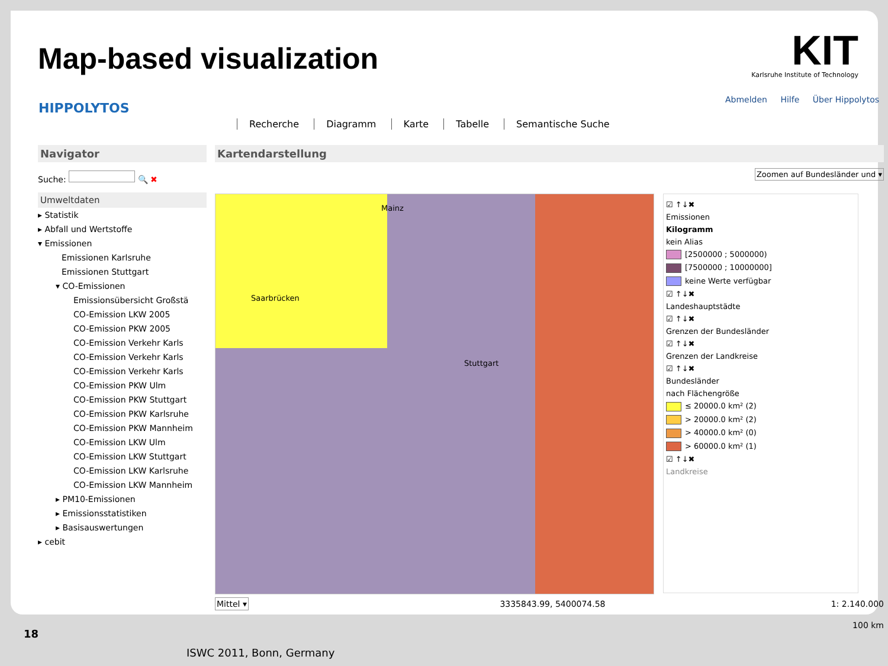Map-based visualization
KIT
Karlsruhe Institute of Technology
HIPPOLYTOS
Abmelden Hilfe Über Hippolytos
Recherche Diagramm Karte Tabelle Semantische Suche
Navigator
Suche: 🔍 ✖
Umweltdaten
▸ Statistik
▸ Abfall und Wertstoffe
▾ Emissionen
Emissionen Karlsruhe
Emissionen Stuttgart
▾ CO-Emissionen
Emissionsübersicht Großstä
CO-Emission LKW 2005
CO-Emission PKW 2005
CO-Emission Verkehr Karls
CO-Emission Verkehr Karls
CO-Emission Verkehr Karls
CO-Emission PKW Ulm
CO-Emission PKW Stuttgart
CO-Emission PKW Karlsruhe
CO-Emission PKW Mannheim
CO-Emission LKW Ulm
CO-Emission LKW Stuttgart
CO-Emission LKW Karlsruhe
CO-Emission LKW Mannheim
▸ PM10-Emissionen
▸ Emissionsstatistiken
▸ Basisauswertungen
▸ cebit
Kartendarstellung
Zoomen auf Bundesländer und ▾
Mainz
Saarbrücken
Stuttgart
☑ ↑↓✖
Emissionen
Kilogramm
kein Alias
[2500000 ; 5000000)
[7500000 ; 10000000]
keine Werte verfügbar
☑ ↑↓✖
Landeshauptstädte
☑ ↑↓✖
Grenzen der Bundesländer
☑ ↑↓✖
Grenzen der Landkreise
☑ ↑↓✖
Bundesländer
nach Flächengröße
≤ 20000.0 km² (2)
> 20000.0 km² (2)
> 40000.0 km² (0)
> 60000.0 km² (1)
☑ ↑↓✖
Landkreise
Mittel ▾ 3335843.99, 5400074.58 1: 2.140.000
100 km
18
ISWC 2011, Bonn, Germany